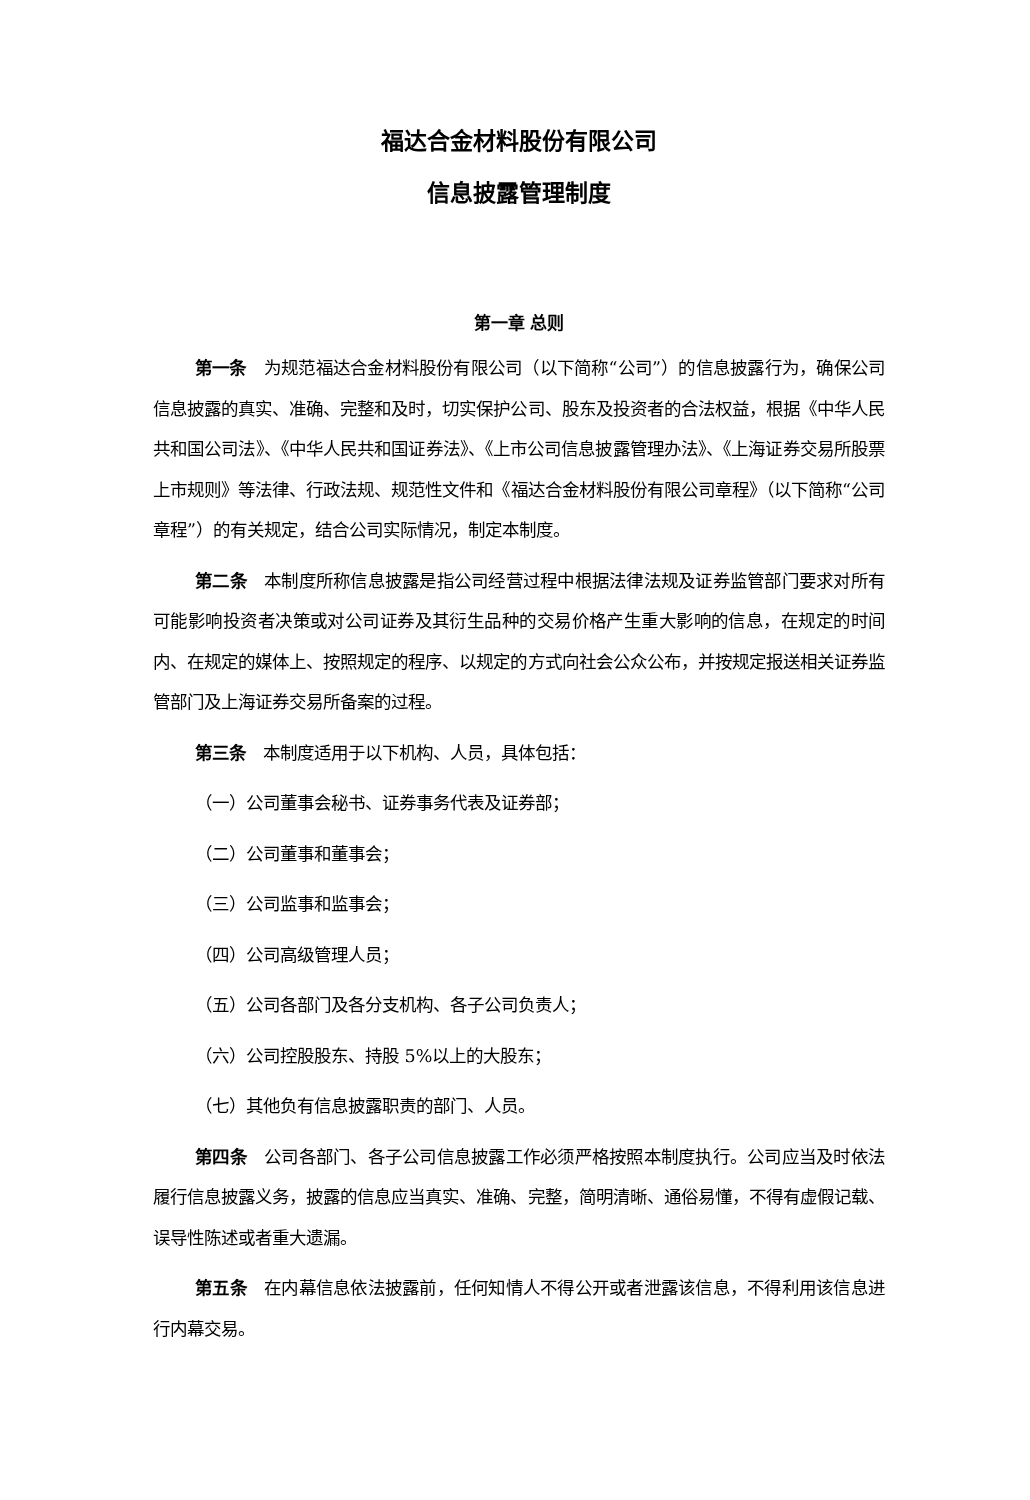福达合金材料股份有限公司
信息披露管理制度
第一章 总则
第一条　为规范福达合金材料股份有限公司（以下简称“公司”）的信息披露行为，确保公司信息披露的真实、准确、完整和及时，切实保护公司、股东及投资者的合法权益，根据《中华人民共和国公司法》、《中华人民共和国证券法》、《上市公司信息披露管理办法》、《上海证券交易所股票上市规则》等法律、行政法规、规范性文件和《福达合金材料股份有限公司章程》（以下简称“公司章程”）的有关规定，结合公司实际情况，制定本制度。
第二条　本制度所称信息披露是指公司经营过程中根据法律法规及证券监管部门要求对所有可能影响投资者决策或对公司证券及其衍生品种的交易价格产生重大影响的信息，在规定的时间内、在规定的媒体上、按照规定的程序、以规定的方式向社会公众公布，并按规定报送相关证券监管部门及上海证券交易所备案的过程。
第三条　本制度适用于以下机构、人员，具体包括：
（一）公司董事会秘书、证券事务代表及证券部；
（二）公司董事和董事会；
（三）公司监事和监事会；
（四）公司高级管理人员；
（五）公司各部门及各分支机构、各子公司负责人；
（六）公司控股股东、持股 5%以上的大股东；
（七）其他负有信息披露职责的部门、人员。
第四条　公司各部门、各子公司信息披露工作必须严格按照本制度执行。公司应当及时依法履行信息披露义务，披露的信息应当真实、准确、完整，简明清晰、通俗易懂，不得有虚假记载、误导性陈述或者重大遗漏。
第五条　在内幕信息依法披露前，任何知情人不得公开或者泄露该信息，不得利用该信息进行内幕交易。